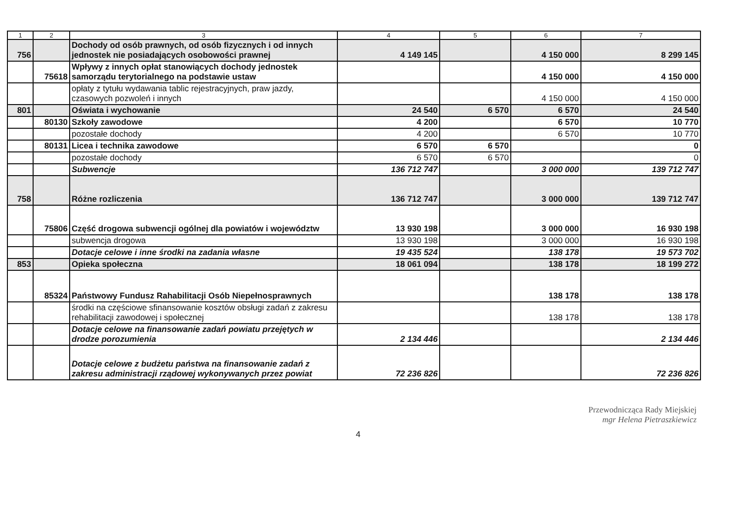| 1 | 2 | 3 | 4 | 5 | 6 | 7 |
| --- | --- | --- | --- | --- | --- | --- |
| 756 | | Dochody od osób prawnych, od osób fizycznych i od innych jednostek nie posiadających osobowości prawnej | 4 149 145 | | 4 150 000 | 8 299 145 |
| | 75618 | Wpływy z innych opłat stanowiących dochody jednostek samorządu terytorialnego na podstawie ustaw | | | 4 150 000 | 4 150 000 |
| | | opłaty z tytułu wydawania tablic rejestracyjnych, praw jazdy, czasowych pozwoleń i innych | | | 4 150 000 | 4 150 000 |
| 801 | | Oświata i wychowanie | 24 540 | 6 570 | 6 570 | 24 540 |
| | 80130 | Szkoły zawodowe | 4 200 | | 6 570 | 10 770 |
| | | pozostałe dochody | 4 200 | | 6 570 | 10 770 |
| | 80131 | Licea i technika zawodowe | 6 570 | 6 570 | | 0 |
| | | pozostałe dochody | 6 570 | 6 570 | | 0 |
| | | Subwencje | 136 712 747 | | 3 000 000 | 139 712 747 |
| 758 | | Różne rozliczenia | 136 712 747 | | 3 000 000 | 139 712 747 |
| | 75806 | Część drogowa subwencji ogólnej dla powiatów i województw | 13 930 198 | | 3 000 000 | 16 930 198 |
| | | subwencja drogowa | 13 930 198 | | 3 000 000 | 16 930 198 |
| | | Dotacje celowe i inne środki na zadania własne | 19 435 524 | | 138 178 | 19 573 702 |
| 853 | | Opieka społeczna | 18 061 094 | | 138 178 | 18 199 272 |
| | 85324 | Państwowy Fundusz Rahabilitacji Osób Niepełnosprawnych | | | 138 178 | 138 178 |
| | | środki na częściowe sfinansowanie kosztów obsługi zadań z zakresu rehabilitacji zawodowej i społecznej | | | 138 178 | 138 178 |
| | | Dotacje celowe na finansowanie zadań powiatu przejętych w drodze porozumienia | 2 134 446 | | | 2 134 446 |
| | | Dotacje celowe z budżetu państwa na finansowanie zadań z zakresu administracji rządowej wykonywanych przez powiat | 72 236 826 | | | 72 236 826 |
4
Przewodnicząca Rady Miejskiej
mgr Helena Pietraszkiewicz